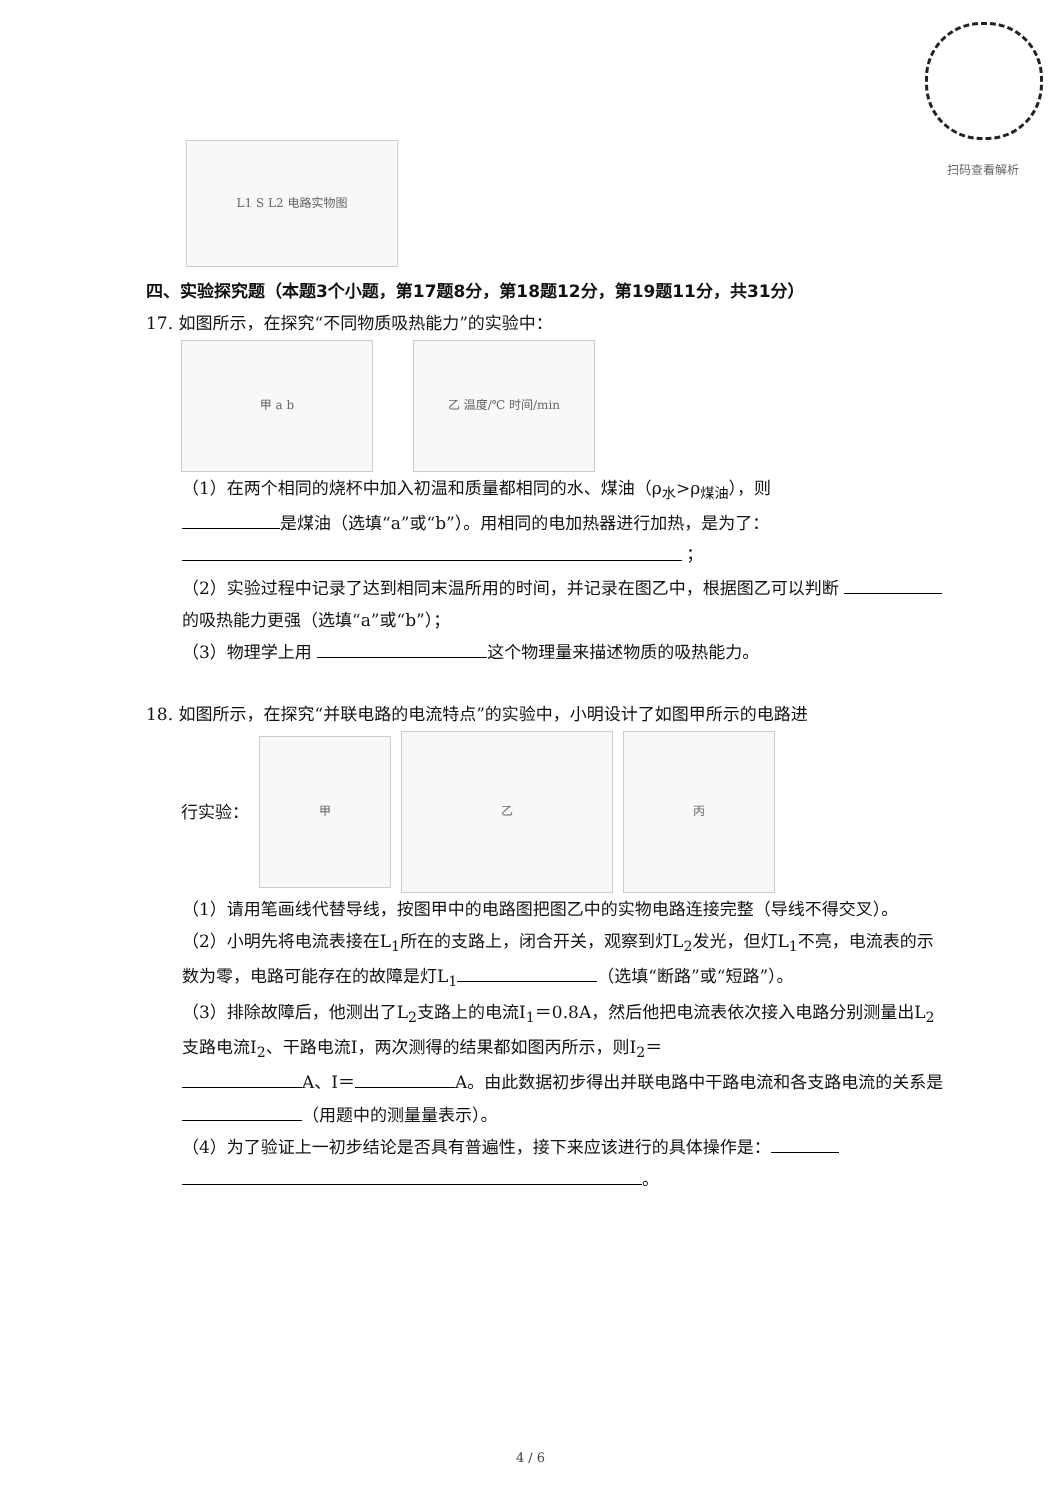扫码查看解析
L1 S L2 电路实物图
四、实验探究题（本题3个小题，第17题8分，第18题12分，第19题11分，共31分）
17. 如图所示，在探究“不同物质吸热能力”的实验中：
甲 a b 乙 温度/℃ 时间/min
（1）在两个相同的烧杯中加入初温和质量都相同的水、煤油（ρ<sub>水</sub>>ρ<sub>煤油</sub>），则
是煤油（选填“a”或“b”）。用相同的电加热器进行加热，是为了：
；
（2）实验过程中记录了达到相同末温所用的时间，并记录在图乙中，根据图乙可以判断 的吸热能力更强（选填“a”或“b”）；
（3）物理学上用 这个物理量来描述物质的吸热能力。
18. 如图所示，在探究“并联电路的电流特点”的实验中，小明设计了如图甲所示的电路进
行实验：
甲
乙 丙
（1）请用笔画线代替导线，按图甲中的电路图把图乙中的实物电路连接完整（导线不得交叉）。
（2）小明先将电流表接在L<sub>1</sub>所在的支路上，闭合开关，观察到灯L<sub>2</sub>发光，但灯L<sub>1</sub>不亮，电流表的示数为零，电路可能存在的故障是灯L<sub>1</sub> （选填“断路”或“短路”）。
（3）排除故障后，他测出了L<sub>2</sub>支路上的电流I<sub>1</sub>＝0.8A，然后他把电流表依次接入电路分别测量出L<sub>2</sub>支路电流I<sub>2</sub>、干路电流I，两次测得的结果都如图丙所示，则I<sub>2</sub>＝
A、I＝ A。由此数据初步得出并联电路中干路电流和各支路电流的关系是 （用题中的测量量表示）。
（4）为了验证上一初步结论是否具有普遍性，接下来应该进行的具体操作是：
。
4 / 6